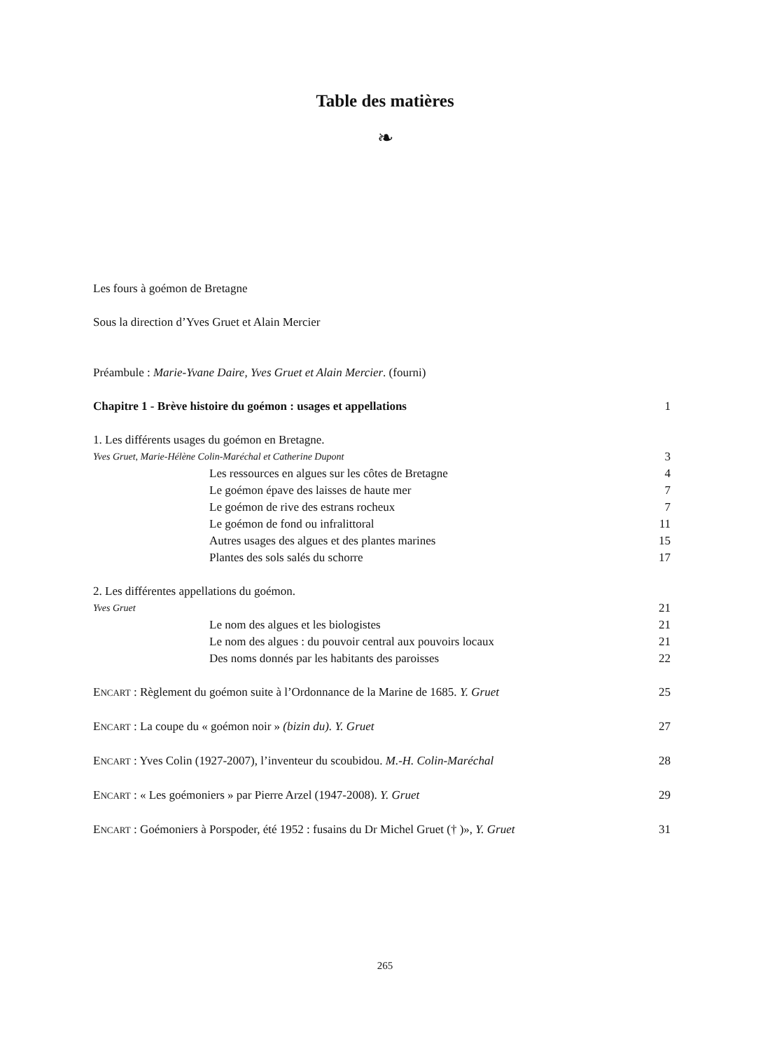Table des matières
❧
Les fours à goémon de Bretagne
Sous la direction d’Yves Gruet et Alain Mercier
Préambule : Marie-Yvane Daire, Yves Gruet et Alain Mercier. (fourni)
Chapitre 1 - Brève histoire du goémon : usages et appellations 1
1. Les différents usages du goémon en Bretagne.
Yves Gruet, Marie-Hélène Colin-Maréchal et Catherine Dupont 3
Les ressources en algues sur les côtes de Bretagne 4
Le goémon épave des laisses de haute mer 7
Le goémon de rive des estrans rocheux 7
Le goémon de fond ou infralittoral 11
Autres usages des algues et des plantes marines 15
Plantes des sols salés du schorre 17
2. Les différentes appellations du goémon.
Yves Gruet 21
Le nom des algues et les biologistes 21
Le nom des algues : du pouvoir central aux pouvoirs locaux 21
Des noms donnés par les habitants des paroisses 22
ENCART : Règlement du goémon suite à l’Ordonnance de la Marine de 1685. Y. Gruet 25
ENCART : La coupe du « goémon noir » (bizin du). Y. Gruet 27
ENCART : Yves Colin (1927-2007), l’inventeur du scoubidou. M.-H. Colin-Maréchal 28
ENCART : « Les goémoniers » par Pierre Arzel (1947-2008). Y. Gruet 29
ENCART : Goémoniers à Porspoder, été 1952 : fusains du Dr Michel Gruet († )», Y. Gruet 31
265